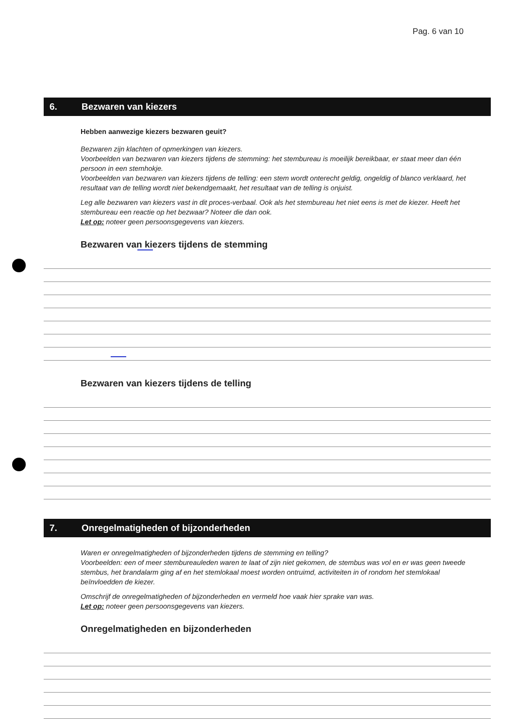Pag. 6 van 10
6. Bezwaren van kiezers
Hebben aanwezige kiezers bezwaren geuit?
Bezwaren zijn klachten of opmerkingen van kiezers.
Voorbeelden van bezwaren van kiezers tijdens de stemming: het stembureau is moeilijk bereikbaar, er staat meer dan één persoon in een stemhokje.
Voorbeelden van bezwaren van kiezers tijdens de telling: een stem wordt onterecht geldig, ongeldig of blanco verklaard, het resultaat van de telling wordt niet bekendgemaakt, het resultaat van de telling is onjuist.
Leg alle bezwaren van kiezers vast in dit proces-verbaal. Ook als het stembureau het niet eens is met de kiezer. Heeft het stembureau een reactie op het bezwaar? Noteer die dan ook.
Let op: noteer geen persoonsgegevens van kiezers.
Bezwaren van kiezers tijdens de stemming
Bezwaren van kiezers tijdens de telling
7. Onregelmatigheden of bijzonderheden
Waren er onregelmatigheden of bijzonderheden tijdens de stemming en telling?
Voorbeelden: een of meer stembureauleden waren te laat of zijn niet gekomen, de stembus was vol en er was geen tweede stembus, het brandalarm ging af en het stemlokaal moest worden ontruimd, activiteiten in of rondom het stemlokaal beïnvloedden de kiezer.
Omschrijf de onregelmatigheden of bijzonderheden en vermeld hoe vaak hier sprake van was.
Let op: noteer geen persoonsgegevens van kiezers.
Onregelmatigheden en bijzonderheden